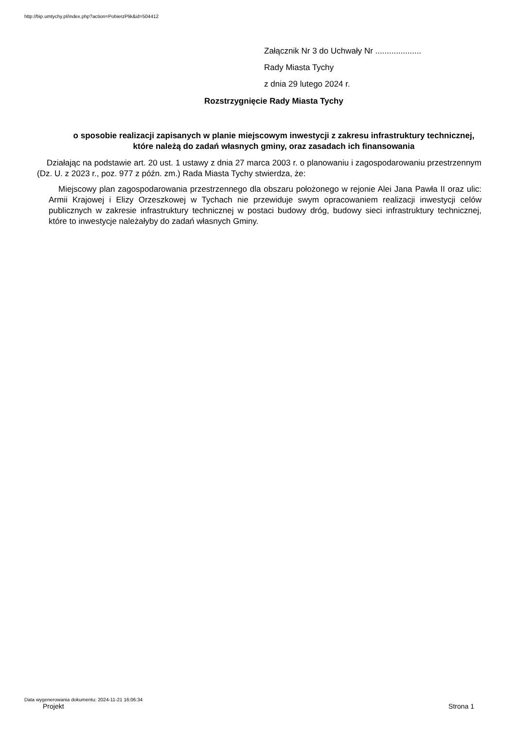http://bip.umtychy.pl/index.php?action=PobierzPlik&id=504412
Załącznik Nr 3 do Uchwały Nr ....................
Rady Miasta Tychy
z dnia 29 lutego 2024 r.
Rozstrzygnięcie Rady Miasta Tychy
o sposobie realizacji zapisanych w planie miejscowym inwestycji z zakresu infrastruktury technicznej, które należą do zadań własnych gminy, oraz zasadach ich finansowania
Działając na podstawie art. 20 ust. 1 ustawy z dnia 27 marca 2003 r. o planowaniu i zagospodarowaniu przestrzennym (Dz. U. z 2023 r., poz. 977 z późn. zm.) Rada Miasta Tychy stwierdza, że:
Miejscowy plan zagospodarowania przestrzennego dla obszaru położonego w rejonie Alei Jana Pawła II oraz ulic: Armii Krajowej i Elizy Orzeszkowej w Tychach nie przewiduje swym opracowaniem realizacji inwestycji celów publicznych w zakresie infrastruktury technicznej w postaci budowy dróg, budowy sieci infrastruktury technicznej, które to inwestycje należałyby do zadań własnych Gminy.
Data wygenerowania dokumentu: 2024-11-21 16:06:34
Projekt Strona 1